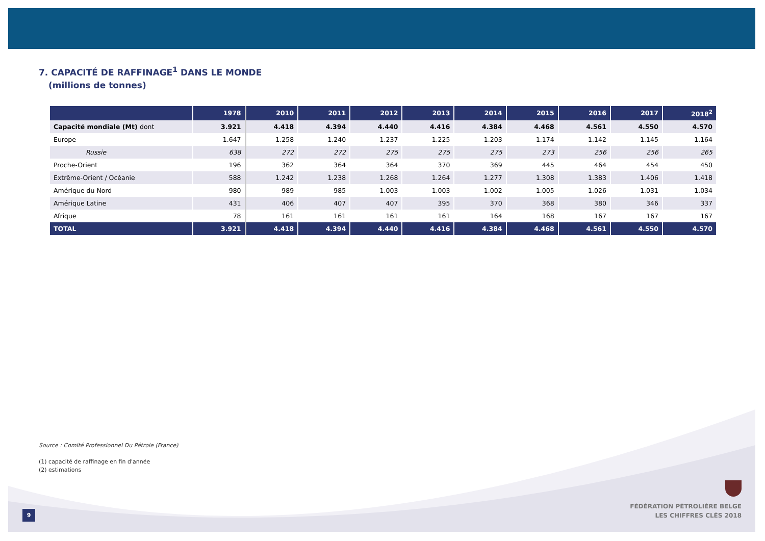7. CAPACITÉ DE RAFFINAGE<sup>1</sup> DANS LE MONDE
(millions de tonnes)
| | 1978 | 2010 | 2011 | 2012 | 2013 | 2014 | 2015 | 2016 | 2017 | 2018<sup>2</sup> |
| --- | --- | --- | --- | --- | --- | --- | --- | --- | --- | --- |
| Capacité mondiale (Mt) dont | 3.921 | 4.418 | 4.394 | 4.440 | 4.416 | 4.384 | 4.468 | 4.561 | 4.550 | 4.570 |
| Europe | 1.647 | 1.258 | 1.240 | 1.237 | 1.225 | 1.203 | 1.174 | 1.142 | 1.145 | 1.164 |
| Russie | 638 | 272 | 272 | 275 | 275 | 275 | 273 | 256 | 256 | 265 |
| Proche-Orient | 196 | 362 | 364 | 364 | 370 | 369 | 445 | 464 | 454 | 450 |
| Extrême-Orient / Océanie | 588 | 1.242 | 1.238 | 1.268 | 1.264 | 1.277 | 1.308 | 1.383 | 1.406 | 1.418 |
| Amérique du Nord | 980 | 989 | 985 | 1.003 | 1.003 | 1.002 | 1.005 | 1.026 | 1.031 | 1.034 |
| Amérique Latine | 431 | 406 | 407 | 407 | 395 | 370 | 368 | 380 | 346 | 337 |
| Afrique | 78 | 161 | 161 | 161 | 161 | 164 | 168 | 167 | 167 | 167 |
| TOTAL | 3.921 | 4.418 | 4.394 | 4.440 | 4.416 | 4.384 | 4.468 | 4.561 | 4.550 | 4.570 |
Source : Comité Professionnel Du Pétrole (France)
(1) capacité de raffinage en fin d'année
(2) estimations
9
FÉDÉRATION PÉTROLIÈRE BELGE
LES CHIFFRES CLÉS 2018